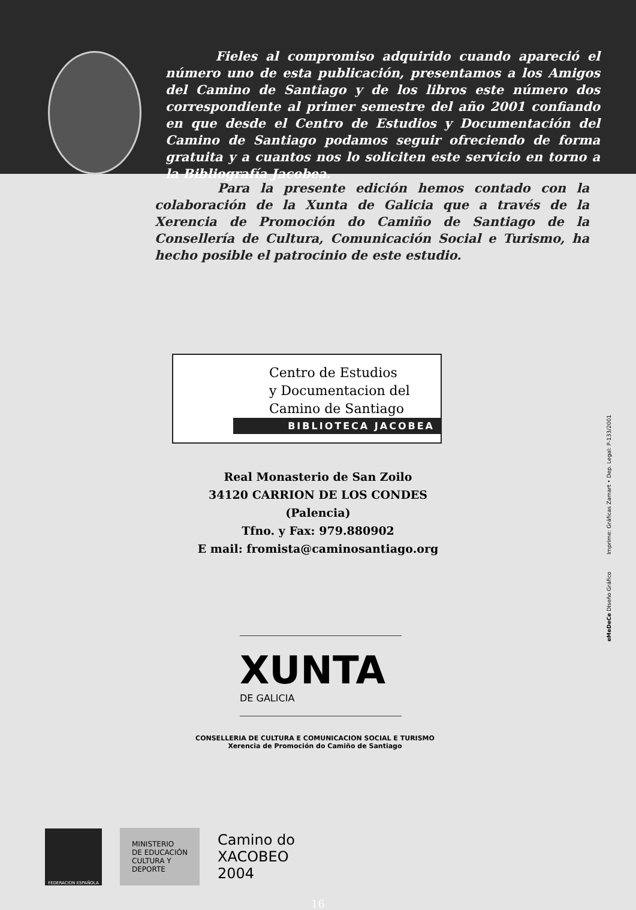Fieles al compromiso adquirido cuando apareció el número uno de esta publicación, presentamos a los Amigos del Camino de Santiago y de los libros este número dos correspondiente al primer semestre del año 2001 confiando en que desde el Centro de Estudios y Documentación del Camino de Santiago podamos seguir ofreciendo de forma gratuita y a cuantos nos lo soliciten este servicio en torno a la Bibliografía Jacobea.
Para la presente edición hemos contado con la colaboración de la Xunta de Galicia que a través de la Xerencia de Promoción do Camiño de Santiago de la Consellería de Cultura, Comunicación Social e Turismo, ha hecho posible el patrocinio de este estudio.
Centro de Estudios
y Documentacion del
Camino de Santiago
BIBLIOTECA JACOBEA
Real Monasterio de San Zoilo
34120 CARRION DE LOS CONDES
(Palencia)
Tfno. y Fax: 979.880902
E mail: fromista@caminosantiago.org
XUNTA
DE GALICIA
CONSELLERIA DE CULTURA E COMUNICACION SOCIAL E TURISMO
Xerencia de Promoción do Camiño de Santiago
FEDERACION ESPAÑOLA
MINISTERIO
DE EDUCACIÓN
CULTURA Y
DEPORTE
Camino do
XACOBEO
2004
16
eMeDeCe Diseño Gráfico Imprime: Gráficas Zamart • Dep. Legal: P-133/2001